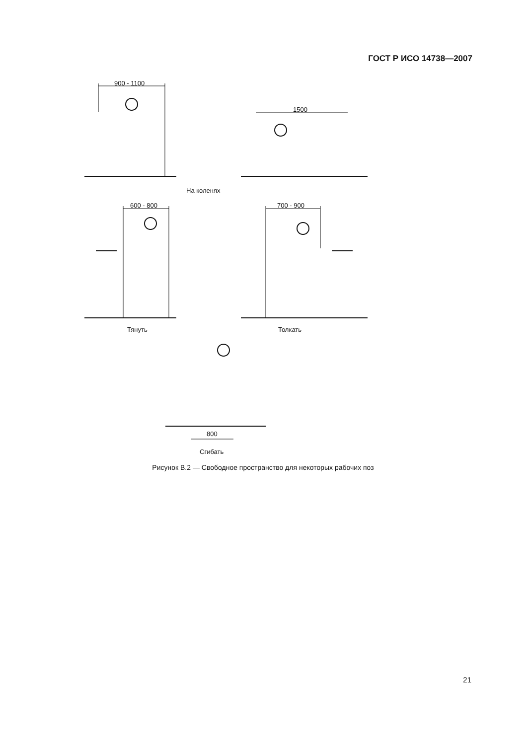ГОСТ Р ИСО 14738—2007
900 - 1100
1500
На коленях
600 - 800 700 - 900
Тянуть Толкать
800
Сгибать
Рисунок В.2 — Свободное пространство для некоторых рабочих поз
21